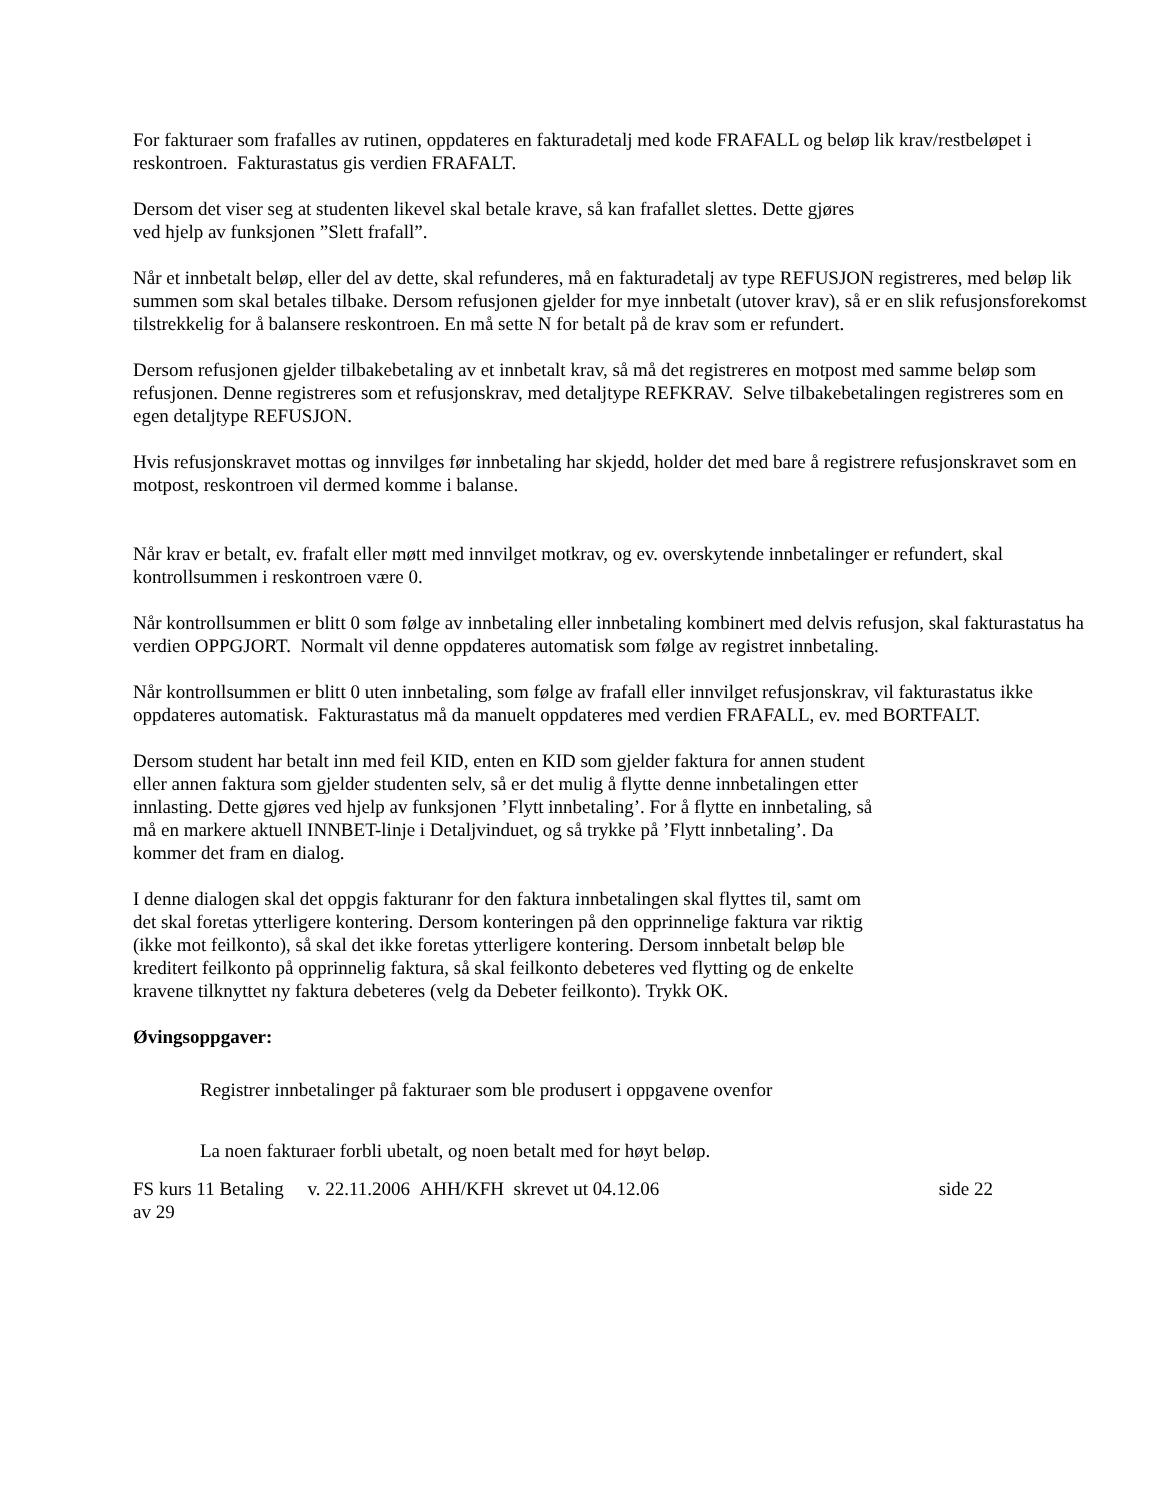For fakturaer som frafalles av rutinen, oppdateres en fakturadetalj med kode FRAFALL og beløp lik krav/restbeløpet i reskontroen. Fakturastatus gis verdien FRAFALT.
Dersom det viser seg at studenten likevel skal betale krave, så kan frafallet slettes. Dette gjøres
ved hjelp av funksjonen ”Slett frafall”.
Når et innbetalt beløp, eller del av dette, skal refunderes, må en fakturadetalj av type REFUSJON registreres, med beløp lik summen som skal betales tilbake. Dersom refusjonen gjelder for mye innbetalt (utover krav), så er en slik refusjonsforekomst tilstrekkelig for å balansere reskontroen. En må sette N for betalt på de krav som er refundert.
Dersom refusjonen gjelder tilbakebetaling av et innbetalt krav, så må det registreres en motpost med samme beløp som refusjonen. Denne registreres som et refusjonskrav, med detaljtype REFKRAV. Selve tilbakebetalingen registreres som en egen detaljtype REFUSJON.
Hvis refusjonskravet mottas og innvilges før innbetaling har skjedd, holder det med bare å registrere refusjonskravet som en motpost, reskontroen vil dermed komme i balanse.
Når krav er betalt, ev. frafalt eller møtt med innvilget motkrav, og ev. overskytende innbetalinger er refundert, skal kontrollsummen i reskontroen være 0.
Når kontrollsummen er blitt 0 som følge av innbetaling eller innbetaling kombinert med delvis refusjon, skal fakturastatus ha verdien OPPGJORT. Normalt vil denne oppdateres automatisk som følge av registret innbetaling.
Når kontrollsummen er blitt 0 uten innbetaling, som følge av frafall eller innvilget refusjonskrav, vil fakturastatus ikke oppdateres automatisk. Fakturastatus må da manuelt oppdateres med verdien FRAFALL, ev. med BORTFALT.
Dersom student har betalt inn med feil KID, enten en KID som gjelder faktura for annen student
eller annen faktura som gjelder studenten selv, så er det mulig å flytte denne innbetalingen etter
innlasting. Dette gjøres ved hjelp av funksjonen ’Flytt innbetaling’. For å flytte en innbetaling, så
må en markere aktuell INNBET-linje i Detaljvinduet, og så trykke på ’Flytt innbetaling’. Da
kommer det fram en dialog.
I denne dialogen skal det oppgis fakturanr for den faktura innbetalingen skal flyttes til, samt om
det skal foretas ytterligere kontering. Dersom konteringen på den opprinnelige faktura var riktig
(ikke mot feilkonto), så skal det ikke foretas ytterligere kontering. Dersom innbetalt beløp ble
kreditert feilkonto på opprinnelig faktura, så skal feilkonto debeteres ved flytting og de enkelte
kravene tilknyttet ny faktura debeteres (velg da Debeter feilkonto). Trykk OK.
Øvingsoppgaver:
Registrer innbetalinger på fakturaer som ble produsert i oppgavene ovenfor
La noen fakturaer forbli ubetalt, og noen betalt med for høyt beløp.
FS kurs 11 Betaling v. 22.11.2006 AHH/KFH skrevet ut 04.12.06 side 22
av 29